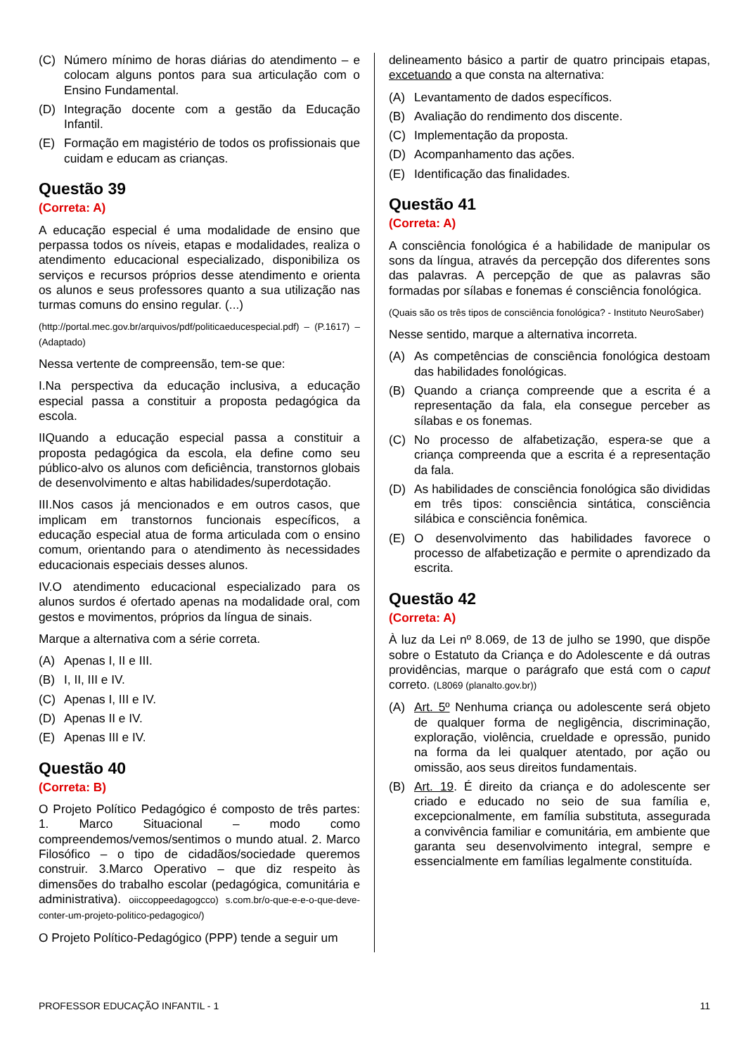(C) Número mínimo de horas diárias do atendimento – e colocam alguns pontos para sua articulação com o Ensino Fundamental.
(D) Integração docente com a gestão da Educação Infantil.
(E) Formação em magistério de todos os profissionais que cuidam e educam as crianças.
Questão 39
(Correta: A)
A educação especial é uma modalidade de ensino que perpassa todos os níveis, etapas e modalidades, realiza o atendimento educacional especializado, disponibiliza os serviços e recursos próprios desse atendimento e orienta os alunos e seus professores quanto a sua utilização nas turmas comuns do ensino regular. (...)
(http://portal.mec.gov.br/arquivos/pdf/politicaeducespecial.pdf) – (P.1617) – (Adaptado)
Nessa vertente de compreensão, tem-se que:
I.Na perspectiva da educação inclusiva, a educação especial passa a constituir a proposta pedagógica da escola.
IIQuando a educação especial passa a constituir a proposta pedagógica da escola, ela define como seu público-alvo os alunos com deficiência, transtornos globais de desenvolvimento e altas habilidades/superdotação.
III.Nos casos já mencionados e em outros casos, que implicam em transtornos funcionais específicos, a educação especial atua de forma articulada com o ensino comum, orientando para o atendimento às necessidades educacionais especiais desses alunos.
IV.O atendimento educacional especializado para os alunos surdos é ofertado apenas na modalidade oral, com gestos e movimentos, próprios da língua de sinais.
Marque a alternativa com a série correta.
(A) Apenas I, II e III.
(B) I, II, III e IV.
(C) Apenas I, III e IV.
(D) Apenas II e IV.
(E) Apenas III e IV.
Questão 40
(Correta: B)
O Projeto Político Pedagógico é composto de três partes: 1. Marco Situacional – modo como compreendemos/vemos/sentimos o mundo atual. 2. Marco Filosófico – o tipo de cidadãos/sociedade queremos construir. 3.Marco Operativo – que diz respeito às dimensões do trabalho escolar (pedagógica, comunitária e administrativa). oiiccoppeedagogcco) s.com.br/o-que-e-e-o-que-deve-conter-um-projeto-politico-pedagogico/)
O Projeto Político-Pedagógico (PPP) tende a seguir um
delineamento básico a partir de quatro principais etapas, excetuando a que consta na alternativa:
(A) Levantamento de dados específicos.
(B) Avaliação do rendimento dos discente.
(C) Implementação da proposta.
(D) Acompanhamento das ações.
(E) Identificação das finalidades.
Questão 41
(Correta: A)
A consciência fonológica é a habilidade de manipular os sons da língua, através da percepção dos diferentes sons das palavras. A percepção de que as palavras são formadas por sílabas e fonemas é consciência fonológica.
(Quais são os três tipos de consciência fonológica? - Instituto NeuroSaber)
Nesse sentido, marque a alternativa incorreta.
(A) As competências de consciência fonológica destoam das habilidades fonológicas.
(B) Quando a criança compreende que a escrita é a representação da fala, ela consegue perceber as sílabas e os fonemas.
(C) No processo de alfabetização, espera-se que a criança compreenda que a escrita é a representação da fala.
(D) As habilidades de consciência fonológica são divididas em três tipos: consciência sintática, consciência silábica e consciência fonêmica.
(E) O desenvolvimento das habilidades favorece o processo de alfabetização e permite o aprendizado da escrita.
Questão 42
(Correta: A)
À luz da Lei nº 8.069, de 13 de julho se 1990, que dispõe sobre o Estatuto da Criança e do Adolescente e dá outras providências, marque o parágrafo que está com o caput correto. (L8069 (planalto.gov.br))
(A) Art. 5º Nenhuma criança ou adolescente será objeto de qualquer forma de negligência, discriminação, exploração, violência, crueldade e opressão, punido na forma da lei qualquer atentado, por ação ou omissão, aos seus direitos fundamentais.
(B) Art. 19. É direito da criança e do adolescente ser criado e educado no seio de sua família e, excepcionalmente, em família substituta, assegurada a convivência familiar e comunitária, em ambiente que garanta seu desenvolvimento integral, sempre e essencialmente em famílias legalmente constituída.
PROFESSOR EDUCAÇÃO INFANTIL - 1 11